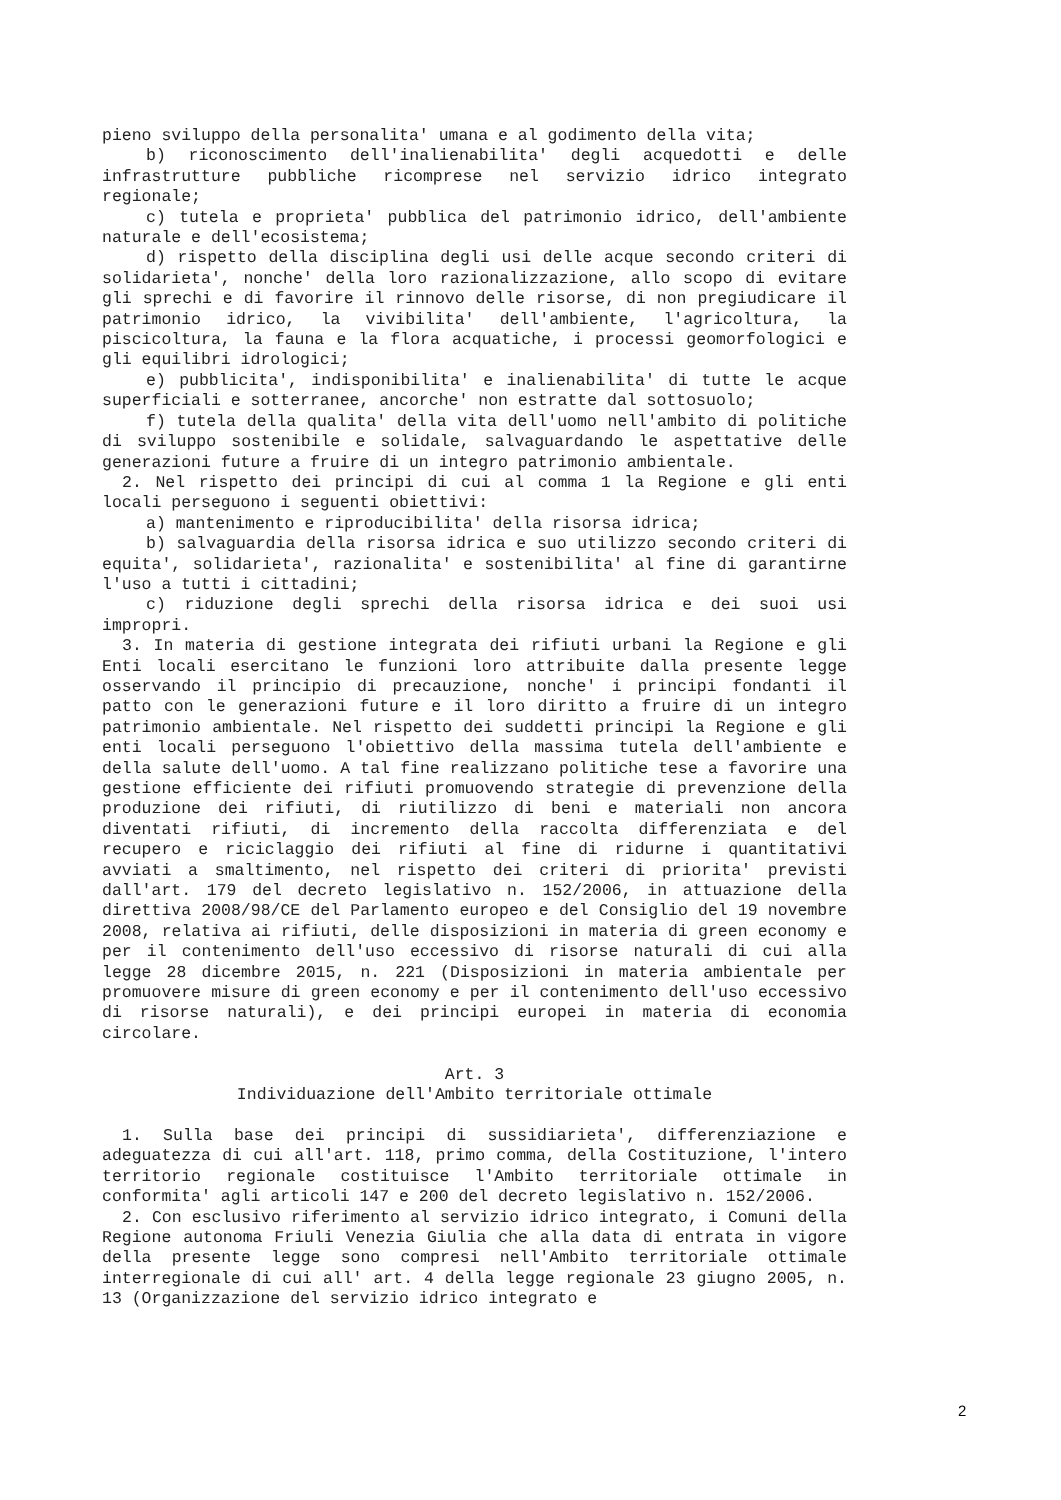pieno sviluppo della personalita' umana e al godimento della vita;
b) riconoscimento dell'inalienabilita' degli acquedotti e delle infrastrutture pubbliche ricomprese nel servizio idrico integrato regionale;
c) tutela e proprieta' pubblica del patrimonio idrico, dell'ambiente naturale e dell'ecosistema;
d) rispetto della disciplina degli usi delle acque secondo criteri di solidarieta', nonche' della loro razionalizzazione, allo scopo di evitare gli sprechi e di favorire il rinnovo delle risorse, di non pregiudicare il patrimonio idrico, la vivibilita' dell'ambiente, l'agricoltura, la piscicoltura, la fauna e la flora acquatiche, i processi geomorfologici e gli equilibri idrologici;
e) pubblicita', indisponibilita' e inalienabilita' di tutte le acque superficiali e sotterranee, ancorche' non estratte dal sottosuolo;
f) tutela della qualita' della vita dell'uomo nell'ambito di politiche di sviluppo sostenibile e solidale, salvaguardando le aspettative delle generazioni future a fruire di un integro patrimonio ambientale.
2. Nel rispetto dei principi di cui al comma 1 la Regione e gli enti locali perseguono i seguenti obiettivi:
a) mantenimento e riproducibilita' della risorsa idrica;
b) salvaguardia della risorsa idrica e suo utilizzo secondo criteri di equita', solidarieta', razionalita' e sostenibilita' al fine di garantirne l'uso a tutti i cittadini;
c) riduzione degli sprechi della risorsa idrica e dei suoi usi impropri.
3. In materia di gestione integrata dei rifiuti urbani la Regione e gli Enti locali esercitano le funzioni loro attribuite dalla presente legge osservando il principio di precauzione, nonche' i principi fondanti il patto con le generazioni future e il loro diritto a fruire di un integro patrimonio ambientale. Nel rispetto dei suddetti principi la Regione e gli enti locali perseguono l'obiettivo della massima tutela dell'ambiente e della salute dell'uomo. A tal fine realizzano politiche tese a favorire una gestione efficiente dei rifiuti promuovendo strategie di prevenzione della produzione dei rifiuti, di riutilizzo di beni e materiali non ancora diventati rifiuti, di incremento della raccolta differenziata e del recupero e riciclaggio dei rifiuti al fine di ridurne i quantitativi avviati a smaltimento, nel rispetto dei criteri di priorita' previsti dall'art. 179 del decreto legislativo n. 152/2006, in attuazione della direttiva 2008/98/CE del Parlamento europeo e del Consiglio del 19 novembre 2008, relativa ai rifiuti, delle disposizioni in materia di green economy e per il contenimento dell'uso eccessivo di risorse naturali di cui alla legge 28 dicembre 2015, n. 221 (Disposizioni in materia ambientale per promuovere misure di green economy e per il contenimento dell'uso eccessivo di risorse naturali), e dei principi europei in materia di economia circolare.
Art. 3
Individuazione dell'Ambito territoriale ottimale
1. Sulla base dei principi di sussidiarieta', differenziazione e adeguatezza di cui all'art. 118, primo comma, della Costituzione, l'intero territorio regionale costituisce l'Ambito territoriale ottimale in conformita' agli articoli 147 e 200 del decreto legislativo n. 152/2006.
2. Con esclusivo riferimento al servizio idrico integrato, i Comuni della Regione autonoma Friuli Venezia Giulia che alla data di entrata in vigore della presente legge sono compresi nell'Ambito territoriale ottimale interregionale di cui all' art. 4 della legge regionale 23 giugno 2005, n. 13 (Organizzazione del servizio idrico integrato e
2